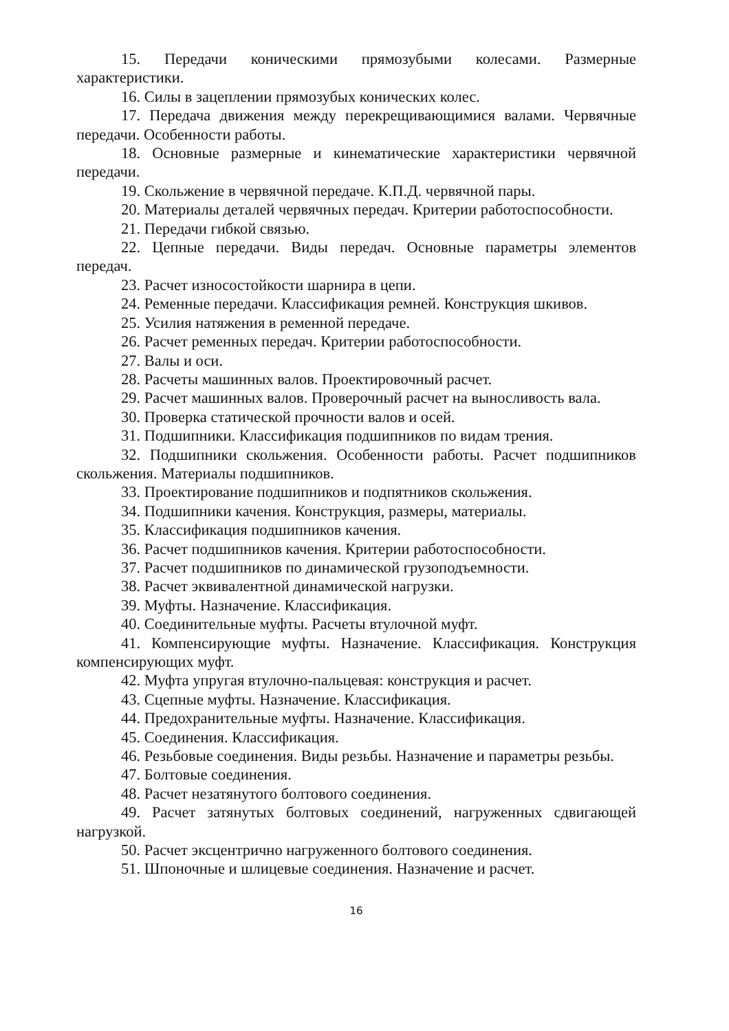15. Передачи коническими прямозубыми колесами. Размерные характеристики.
16. Силы в зацеплении прямозубых конических колес.
17. Передача движения между перекрещивающимися валами. Червячные передачи. Особенности работы.
18. Основные размерные и кинематические характеристики червячной передачи.
19. Скольжение в червячной передаче. К.П.Д. червячной пары.
20. Материалы деталей червячных передач. Критерии работоспособности.
21. Передачи гибкой связью.
22. Цепные передачи. Виды передач. Основные параметры элементов передач.
23. Расчет износостойкости шарнира в цепи.
24. Ременные передачи. Классификация ремней. Конструкция шкивов.
25. Усилия натяжения в ременной передаче.
26. Расчет ременных передач. Критерии работоспособности.
27. Валы и оси.
28. Расчеты машинных валов. Проектировочный расчет.
29. Расчет машинных валов. Проверочный расчет на выносливость вала.
30. Проверка статической прочности валов и осей.
31. Подшипники. Классификация подшипников по видам трения.
32. Подшипники скольжения. Особенности работы. Расчет подшипников скольжения. Материалы подшипников.
33. Проектирование подшипников и подпятников скольжения.
34. Подшипники качения. Конструкция, размеры, материалы.
35. Классификация подшипников качения.
36. Расчет подшипников качения. Критерии работоспособности.
37. Расчет подшипников по динамической грузоподъемности.
38. Расчет эквивалентной динамической нагрузки.
39. Муфты. Назначение. Классификация.
40. Соединительные муфты. Расчеты втулочной муфт.
41. Компенсирующие муфты. Назначение. Классификация. Конструкция компенсирующих муфт.
42. Муфта упругая втулочно-пальцевая: конструкция и расчет.
43. Сцепные муфты. Назначение. Классификация.
44. Предохранительные муфты. Назначение. Классификация.
45. Соединения. Классификация.
46. Резьбовые соединения. Виды резьбы. Назначение и параметры резьбы.
47. Болтовые соединения.
48. Расчет незатянутого болтового соединения.
49. Расчет затянутых болтовых соединений, нагруженных сдвигающей нагрузкой.
50. Расчет эксцентрично нагруженного болтового соединения.
51. Шпоночные и шлицевые соединения. Назначение и расчет.
16